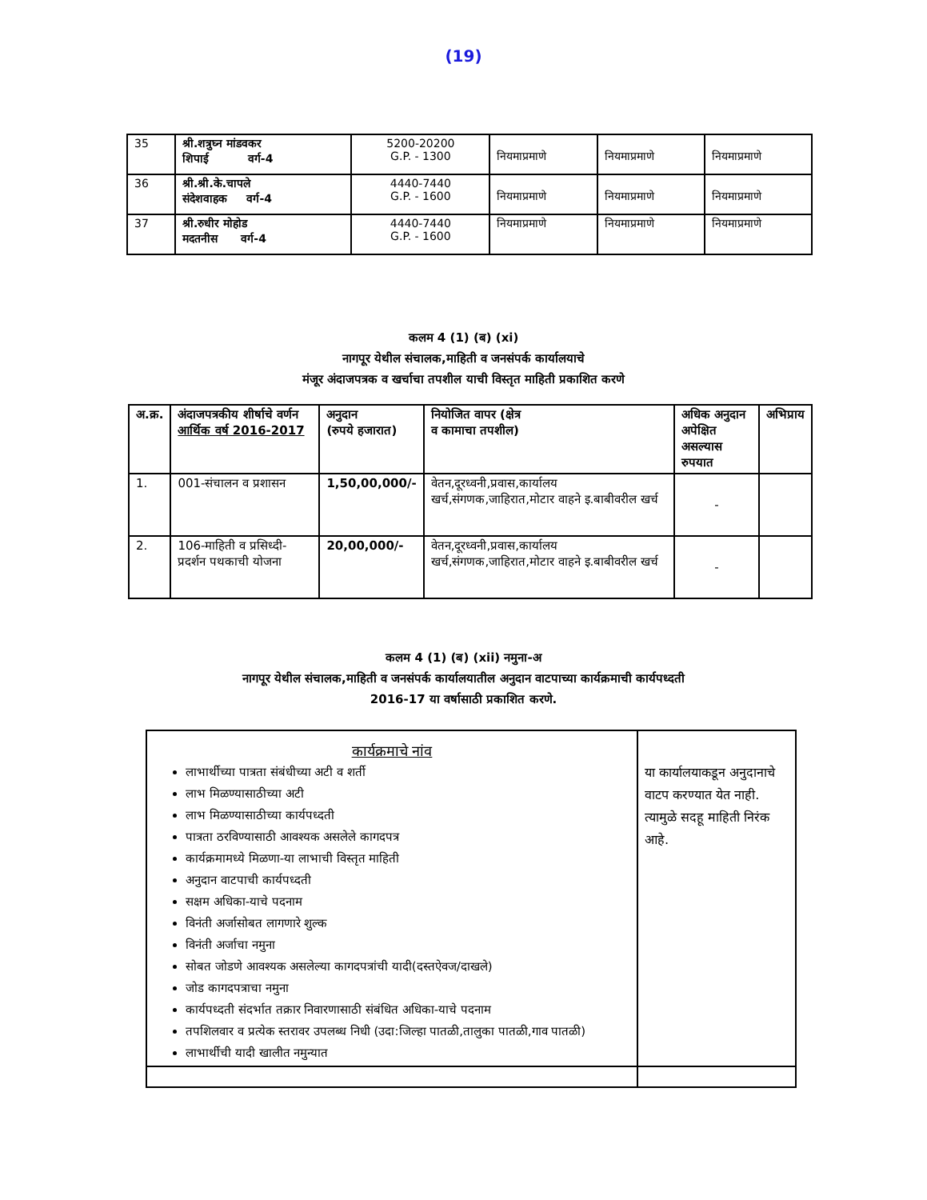(19)
| 35 | श्री.शत्रुघ्न मांडवकर शिपाई वर्ग-4 | 5200-20200 G.P. - 1300 | नियमाप्रमाणे | नियमाप्रमाणे | नियमाप्रमाणे |
| 36 | श्री.श्री.के.चापले संदेशवाहक वर्ग-4 | 4440-7440 G.P. - 1600 | नियमाप्रमाणे | नियमाप्रमाणे | नियमाप्रमाणे |
| 37 | श्री.रुधीर मोहोड मदतनीस वर्ग-4 | 4440-7440 G.P. - 1600 | नियमाप्रमाणे | नियमाप्रमाणे | नियमाप्रमाणे |
कलम 4 (1) (ब) (xi)
नागपूर येथील संचालक,माहिती व जनसंपर्क कार्यालयाचे
मंजूर अंदाजपत्रक व खर्चाचा तपशील याची विस्तृत माहिती प्रकाशित करणे
| अ.क्र. | अंदाजपत्रकीय शीर्षाचे वर्णन आर्थिक वर्ष 2016-2017 | अनुदान (रुपये हजारात) | नियोजित वापर (क्षेत्र व कामाचा तपशील) | अधिक अनुदान अपेक्षित असल्यास रुपयात | अभिप्राय |
| --- | --- | --- | --- | --- | --- |
| 1. | 001-संचालन व प्रशासन | 1,50,00,000/- | वेतन,दूरध्वनी,प्रवास,कार्यालय खर्च,संगणक,जाहिरात,मोटार वाहने इ.बाबीवरील खर्च | - | |
| 2. | 106-माहिती व प्रसिध्दी- प्रदर्शन पथकाची योजना | 20,00,000/- | वेतन,दूरध्वनी,प्रवास,कार्यालय खर्च,संगणक,जाहिरात,मोटार वाहने इ.बाबीवरील खर्च | - | |
कलम 4 (1) (ब) (xii) नमुना-अ
नागपूर येथील संचालक,माहिती व जनसंपर्क कार्यालयातील अनुदान वाटपाच्या कार्यक्रमाची कार्यपध्दती
2016-17 या वर्षासाठी प्रकाशित करणे.
| कार्यक्रमाचे नांव लाभार्थीच्या पात्रता संबंधीच्या अटी व शर्ती लाभ मिळण्यासाठीच्या अटी लाभ मिळण्यासाठीच्या कार्यपध्दती पात्रता ठरविण्यासाठी आवश्यक असलेले कागदपत्र कार्यक्रमामध्ये मिळणा-या लाभाची विस्तृत माहिती अनुदान वाटपाची कार्यपध्दती सक्षम अधिका-याचे पदनाम विनंती अर्जासोबत लागणारे शुल्क विनंती अर्जाचा नमुना सोबत जोडणे आवश्यक असलेल्या कागदपत्रांची यादी(दस्तऐवज/दाखले) जोड कागदपत्राचा नमुना कार्यपध्दती संदर्भात तक्रार निवारणासाठी संबंधित अधिका-याचे पदनाम तपशिलवार व प्रत्येक स्तरावर उपलब्ध निधी (उदा:जिल्हा पातळी,तालुका पातळी,गाव पातळी) लाभार्थीची यादी खालीत नमुन्यात | या कार्यालयाकडून अनुदानाचे वाटप करण्यात येत नाही. त्यामुळे सदहू माहिती निरंक आहे. |